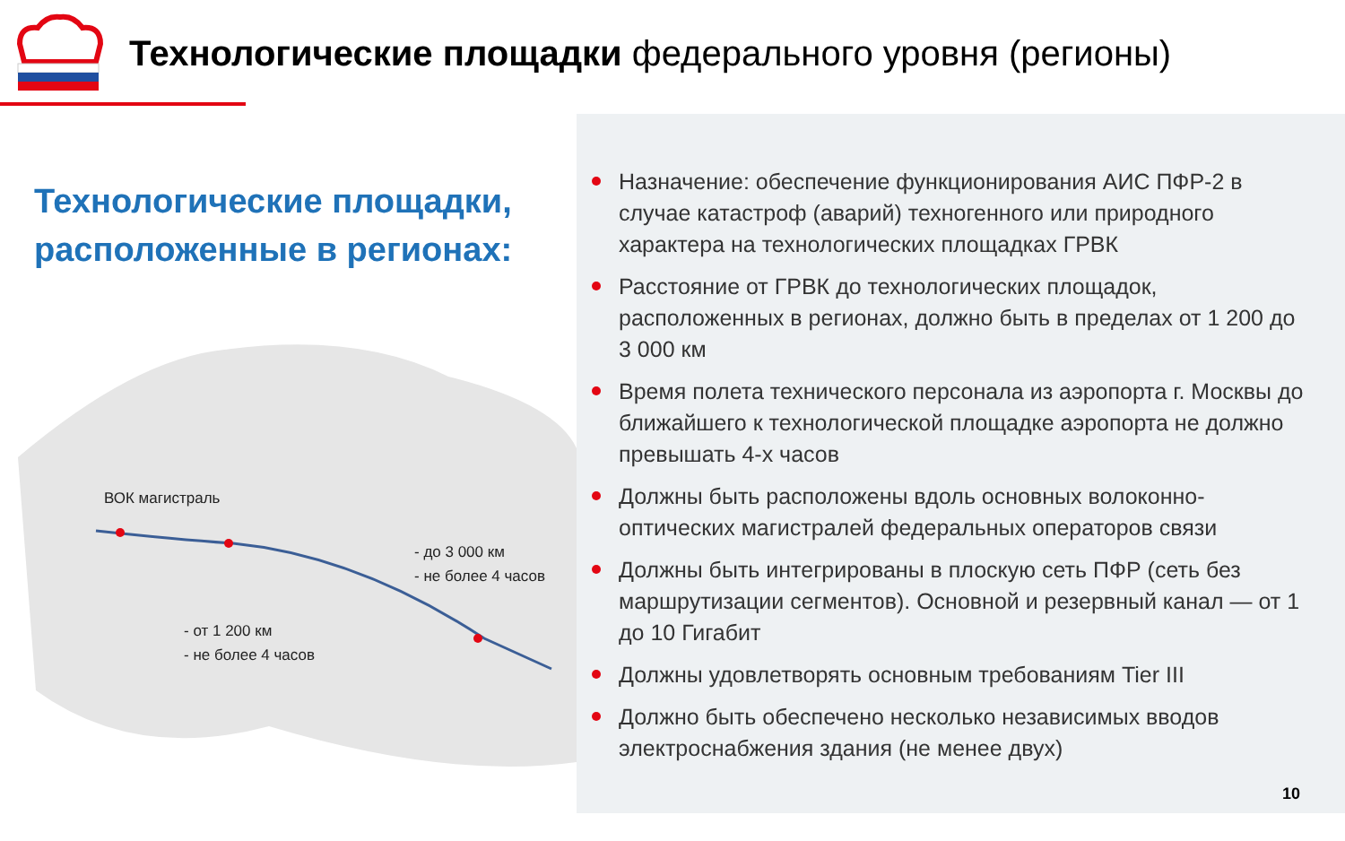Технологические площадки федерального уровня (регионы)
Технологические площадки,
расположенные в регионах:
ВОК магистраль
- до 3 000 км
- не более 4 часов
- от 1 200 км
- не более 4 часов
Назначение: обеспечение функционирования АИС ПФР-2 в случае катастроф (аварий) техногенного или природного характера на технологических площадках ГРВК
Расстояние от ГРВК до технологических площадок, расположенных в регионах, должно быть в пределах от 1 200 до 3 000 км
Время полета технического персонала из аэропорта г. Москвы до ближайшего к технологической площадке аэропорта не должно превышать 4-х часов
Должны быть расположены вдоль основных волоконно-оптических магистралей федеральных операторов связи
Должны быть интегрированы в плоскую сеть ПФР (сеть без маршрутизации сегментов). Основной и резервный канал — от 1 до 10 Гигабит
Должны удовлетворять основным требованиям Tier III
Должно быть обеспечено несколько независимых вводов электроснабжения здания (не менее двух)
10